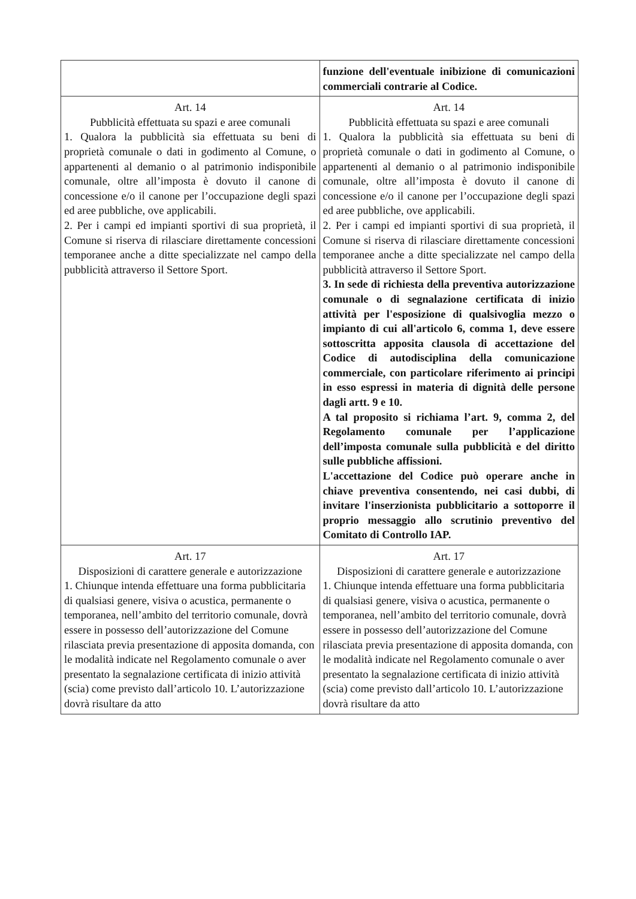| | funzione dell'eventuale inibizione di comunicazioni commerciali contrarie al Codice. |
| Art. 14 Pubblicità effettuata su spazi e aree comunali 1. Qualora la pubblicità sia effettuata su beni di proprietà comunale o dati in godimento al Comune, o appartenenti al demanio o al patrimonio indisponibile comunale, oltre all’imposta è dovuto il canone di concessione e/o il canone per l’occupazione degli spazi ed aree pubbliche, ove applicabili. 2. Per i campi ed impianti sportivi di sua proprietà, il Comune si riserva di rilasciare direttamente concessioni temporanee anche a ditte specializzate nel campo della pubblicità attraverso il Settore Sport. | Art. 14 Pubblicità effettuata su spazi e aree comunali 1. Qualora la pubblicità sia effettuata su beni di proprietà comunale o dati in godimento al Comune, o appartenenti al demanio o al patrimonio indisponibile comunale, oltre all’imposta è dovuto il canone di concessione e/o il canone per l’occupazione degli spazi ed aree pubbliche, ove applicabili. 2. Per i campi ed impianti sportivi di sua proprietà, il Comune si riserva di rilasciare direttamente concessioni temporanee anche a ditte specializzate nel campo della pubblicità attraverso il Settore Sport. 3. In sede di richiesta della preventiva autorizzazione comunale o di segnalazione certificata di inizio attività per l'esposizione di qualsivoglia mezzo o impianto di cui all'articolo 6, comma 1, deve essere sottoscritta apposita clausola di accettazione del Codice di autodisciplina della comunicazione commerciale, con particolare riferimento ai principi in esso espressi in materia di dignità delle persone dagli artt. 9 e 10. A tal proposito si richiama l’art. 9, comma 2, del Regolamento comunale per l’applicazione dell’imposta comunale sulla pubblicità e del diritto sulle pubbliche affissioni. L'accettazione del Codice può operare anche in chiave preventiva consentendo, nei casi dubbi, di invitare l'inserzionista pubblicitario a sottoporre il proprio messaggio allo scrutinio preventivo del Comitato di Controllo IAP. |
| Art. 17 Disposizioni di carattere generale e autorizzazione 1. Chiunque intenda effettuare una forma pubblicitaria di qualsiasi genere, visiva o acustica, permanente o temporanea, nell’ambito del territorio comunale, dovrà essere in possesso dell’autorizzazione del Comune rilasciata previa presentazione di apposita domanda, con le modalità indicate nel Regolamento comunale o aver presentato la segnalazione certificata di inizio attività (scia) come previsto dall’articolo 10. L’autorizzazione dovrà risultare da atto | Art. 17 Disposizioni di carattere generale e autorizzazione 1. Chiunque intenda effettuare una forma pubblicitaria di qualsiasi genere, visiva o acustica, permanente o temporanea, nell’ambito del territorio comunale, dovrà essere in possesso dell’autorizzazione del Comune rilasciata previa presentazione di apposita domanda, con le modalità indicate nel Regolamento comunale o aver presentato la segnalazione certificata di inizio attività (scia) come previsto dall’articolo 10. L’autorizzazione dovrà risultare da atto |